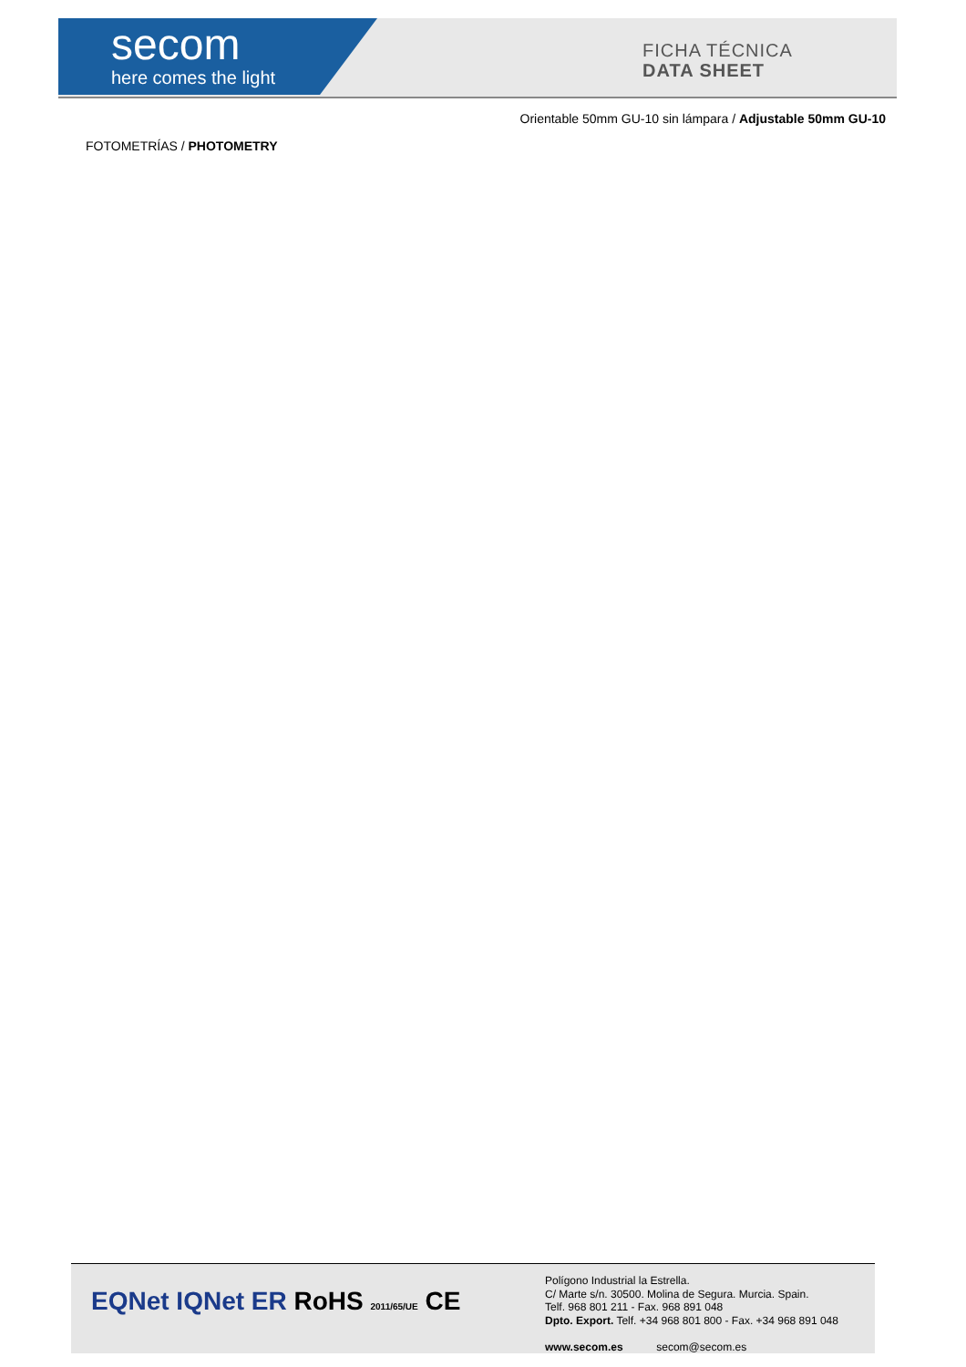secom
here comes the light
FICHA TÉCNICA
DATA SHEET
Orientable 50mm GU-10 sin lámpara / Adjustable 50mm GU-10
FOTOMETRÍAS / PHOTOMETRY
EQNet IQNet ER RoHS 2011/65/UE CE
Polígono Industrial la Estrella.
C/ Marte s/n. 30500. Molina de Segura. Murcia. Spain.
Telf. 968 801 211 - Fax. 968 891 048
Dpto. Export. Telf. +34 968 801 800 - Fax. +34 968 891 048
www.secom.es secom@secom.es